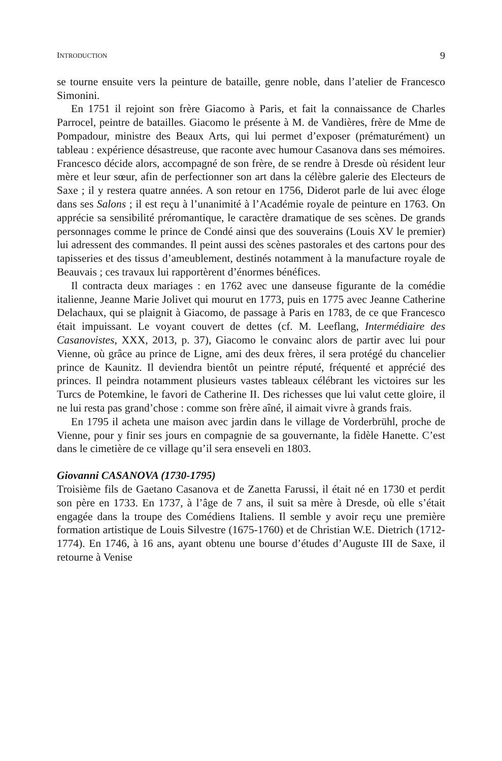INTRODUCTION 9
se tourne ensuite vers la peinture de bataille, genre noble, dans l’atelier de Francesco Simonini.
En 1751 il rejoint son frère Giacomo à Paris, et fait la connaissance de Charles Parrocel, peintre de batailles. Giacomo le présente à M. de Vandières, frère de Mme de Pompadour, ministre des Beaux Arts, qui lui permet d’exposer (prématurément) un tableau : expérience désastreuse, que raconte avec humour Casanova dans ses mémoires. Francesco décide alors, accompagné de son frère, de se rendre à Dresde où résident leur mère et leur sœur, afin de perfectionner son art dans la célèbre galerie des Electeurs de Saxe ; il y restera quatre années. A son retour en 1756, Diderot parle de lui avec éloge dans ses Salons ; il est reçu à l’unanimité à l’Académie royale de peinture en 1763. On apprécie sa sensibilité préromantique, le caractère dramatique de ses scènes. De grands personnages comme le prince de Condé ainsi que des souverains (Louis XV le premier) lui adressent des commandes. Il peint aussi des scènes pastorales et des cartons pour des tapisseries et des tissus d’ameublement, destinés notamment à la manufacture royale de Beauvais ; ces travaux lui rapportèrent d’énormes bénéfices.
Il contracta deux mariages : en 1762 avec une danseuse figurante de la comédie italienne, Jeanne Marie Jolivet qui mourut en 1773, puis en 1775 avec Jeanne Catherine Delachaux, qui se plaignit à Giacomo, de passage à Paris en 1783, de ce que Francesco était impuissant. Le voyant couvert de dettes (cf. M. Leeflang, Intermédiaire des Casanovistes, XXX, 2013, p. 37), Giacomo le convainc alors de partir avec lui pour Vienne, où grâce au prince de Ligne, ami des deux frères, il sera protégé du chancelier prince de Kaunitz. Il deviendra bientôt un peintre réputé, fréquenté et apprécié des princes. Il peindra notamment plusieurs vastes tableaux célébrant les victoires sur les Turcs de Potemkine, le favori de Catherine II. Des richesses que lui valut cette gloire, il ne lui resta pas grand’chose : comme son frère aîné, il aimait vivre à grands frais.
En 1795 il acheta une maison avec jardin dans le village de Vorderbrühl, proche de Vienne, pour y finir ses jours en compagnie de sa gouvernante, la fidèle Hanette. C’est dans le cimetière de ce village qu’il sera enseveli en 1803.
Giovanni CASANOVA (1730-1795)
Troisième fils de Gaetano Casanova et de Zanetta Farussi, il était né en 1730 et perdit son père en 1733. En 1737, à l’âge de 7 ans, il suit sa mère à Dresde, où elle s’était engagée dans la troupe des Comédiens Italiens. Il semble y avoir reçu une première formation artistique de Louis Silvestre (1675-1760) et de Christian W.E. Dietrich (1712-1774). En 1746, à 16 ans, ayant obtenu une bourse d’études d’Auguste III de Saxe, il retourne à Venise